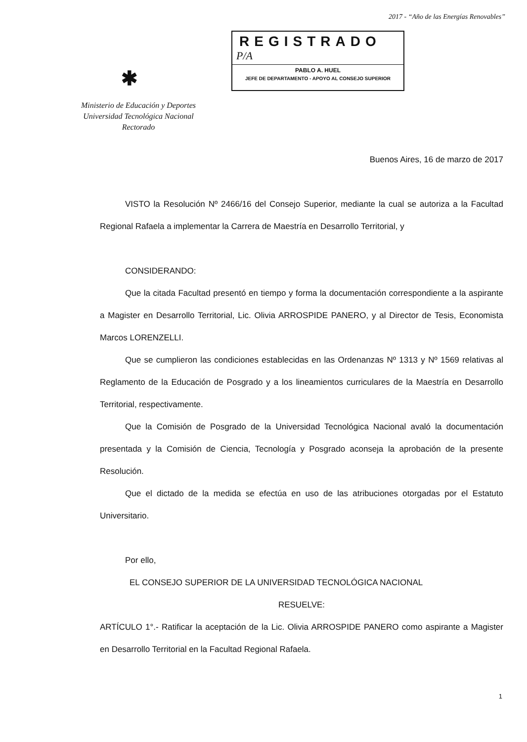2017 - “Año de las Energías Renovables”
REGISTRADO
P/A
PABLO A. HUEL
JEFE DE DEPARTAMENTO - APOYO AL CONSEJO SUPERIOR
✱
Ministerio de Educación y Deportes
Universidad Tecnológica Nacional
Rectorado
Buenos Aires, 16 de marzo de 2017
VISTO la Resolución Nº 2466/16 del Consejo Superior, mediante la cual se autoriza a la Facultad Regional Rafaela a implementar la Carrera de Maestría en Desarrollo Territorial, y
CONSIDERANDO:
Que la citada Facultad presentó en tiempo y forma la documentación correspondiente a la aspirante a Magister en Desarrollo Territorial, Lic. Olivia ARROSPIDE PANERO, y al Director de Tesis, Economista Marcos LORENZELLI.
Que se cumplieron las condiciones establecidas en las Ordenanzas Nº 1313 y Nº 1569 relativas al Reglamento de la Educación de Posgrado y a los lineamientos curriculares de la Maestría en Desarrollo Territorial, respectivamente.
Que la Comisión de Posgrado de la Universidad Tecnológica Nacional avaló la documentación presentada y la Comisión de Ciencia, Tecnología y Posgrado aconseja la aprobación de la presente Resolución.
Que el dictado de la medida se efectúa en uso de las atribuciones otorgadas por el Estatuto Universitario.
Por ello,
EL CONSEJO SUPERIOR DE LA UNIVERSIDAD TECNOLÓGICA NACIONAL
RESUELVE:
ARTÍCULO 1°.- Ratificar la aceptación de la Lic. Olivia ARROSPIDE PANERO como aspirante a Magister en Desarrollo Territorial en la Facultad Regional Rafaela.
1